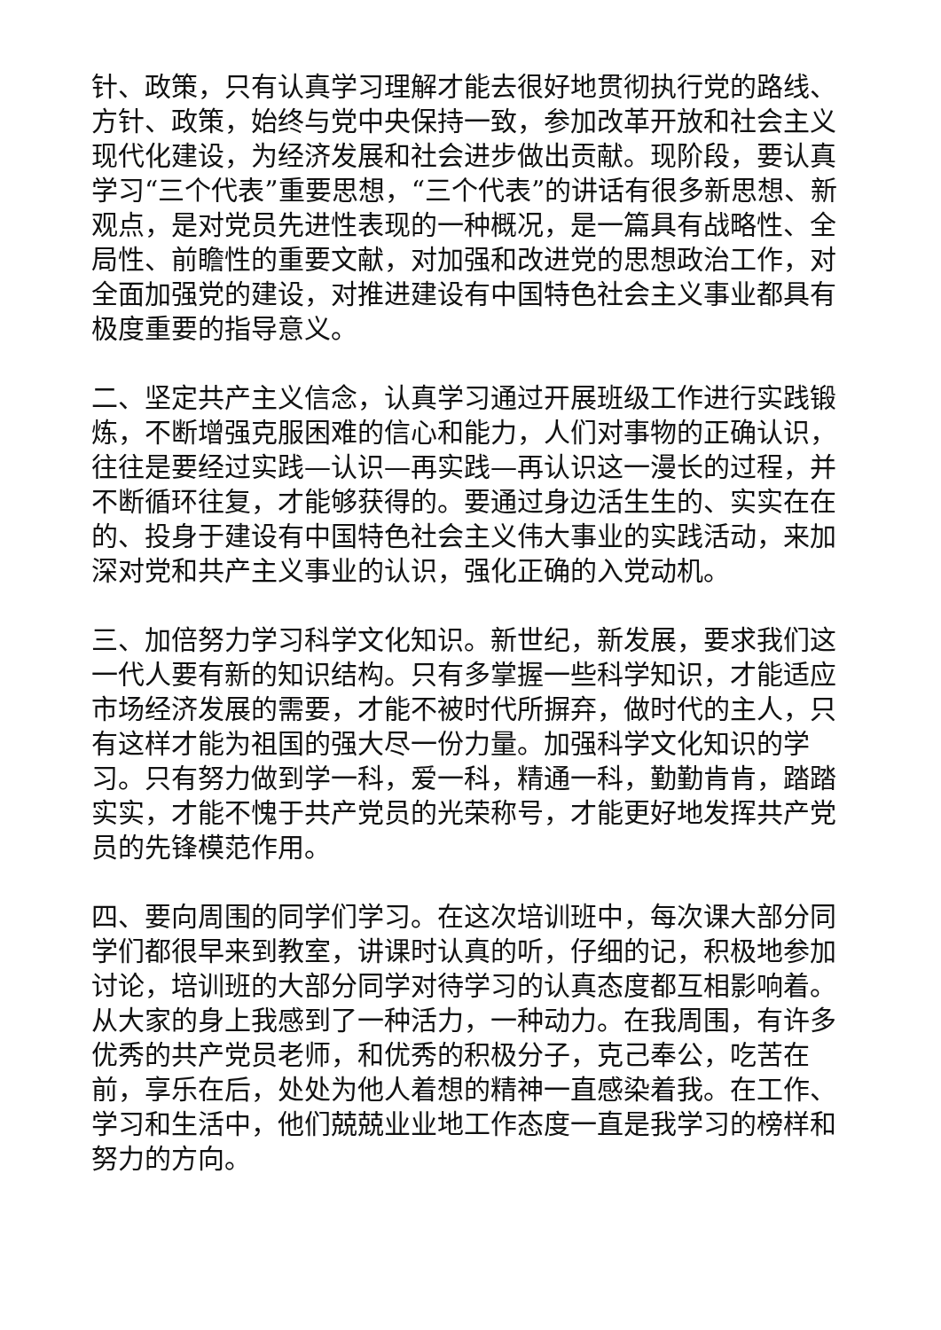针、政策，只有认真学习理解才能去很好地贯彻执行党的路线、方针、政策，始终与党中央保持一致，参加改革开放和社会主义现代化建设，为经济发展和社会进步做出贡献。现阶段，要认真学习“三个代表”重要思想，“三个代表”的讲话有很多新思想、新观点，是对党员先进性表现的一种概况，是一篇具有战略性、全局性、前瞻性的重要文献，对加强和改进党的思想政治工作，对全面加强党的建设，对推进建设有中国特色社会主义事业都具有极度重要的指导意义。
二、坚定共产主义信念，认真学习通过开展班级工作进行实践锻炼，不断增强克服困难的信心和能力，人们对事物的正确认识，往往是要经过实践—认识—再实践—再认识这一漫长的过程，并不断循环往复，才能够获得的。要通过身边活生生的、实实在在的、投身于建设有中国特色社会主义伟大事业的实践活动，来加深对党和共产主义事业的认识，强化正确的入党动机。
三、加倍努力学习科学文化知识。新世纪，新发展，要求我们这一代人要有新的知识结构。只有多掌握一些科学知识，才能适应市场经济发展的需要，才能不被时代所摒弃，做时代的主人，只有这样才能为祖国的强大尽一份力量。加强科学文化知识的学习。只有努力做到学一科，爱一科，精通一科，勤勤肯肯，踏踏实实，才能不愧于共产党员的光荣称号，才能更好地发挥共产党员的先锋模范作用。
四、要向周围的同学们学习。在这次培训班中，每次课大部分同学们都很早来到教室，讲课时认真的听，仔细的记，积极地参加讨论，培训班的大部分同学对待学习的认真态度都互相影响着。从大家的身上我感到了一种活力，一种动力。在我周围，有许多优秀的共产党员老师，和优秀的积极分子，克己奉公，吃苦在前，享乐在后，处处为他人着想的精神一直感染着我。在工作、学习和生活中，他们兢兢业业地工作态度一直是我学习的榜样和努力的方向。